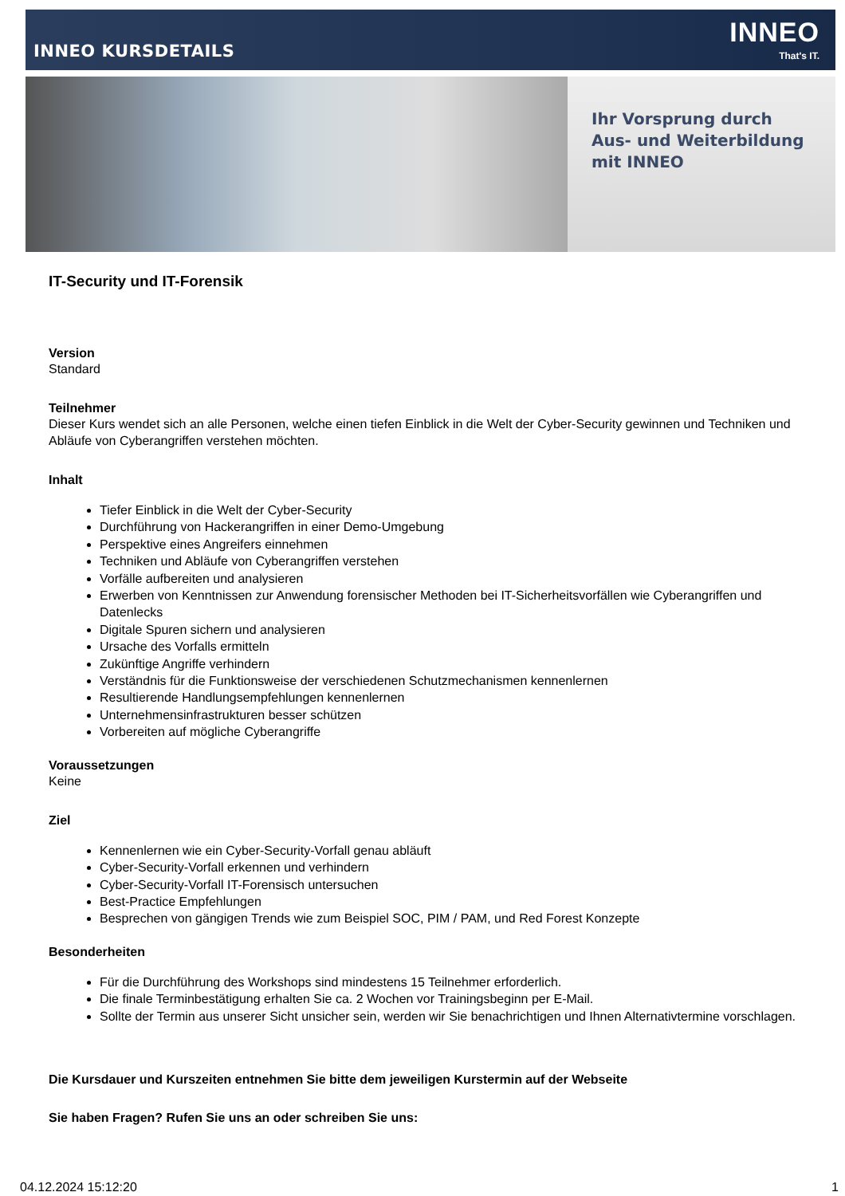INNEO KURSDETAILS
INNEO
That's IT.
Ihr Vorsprung durch
Aus- und Weiterbildung
mit INNEO
IT-Security und IT-Forensik
Version
Standard
Teilnehmer
Dieser Kurs wendet sich an alle Personen, welche einen tiefen Einblick in die Welt der Cyber-Security gewinnen und Techniken und Abläufe von Cyberangriffen verstehen möchten.
Inhalt
Tiefer Einblick in die Welt der Cyber-Security
Durchführung von Hackerangriffen in einer Demo-Umgebung
Perspektive eines Angreifers einnehmen
Techniken und Abläufe von Cyberangriffen verstehen
Vorfälle aufbereiten und analysieren
Erwerben von Kenntnissen zur Anwendung forensischer Methoden bei IT-Sicherheitsvorfällen wie Cyberangriffen und Datenlecks
Digitale Spuren sichern und analysieren
Ursache des Vorfalls ermitteln
Zukünftige Angriffe verhindern
Verständnis für die Funktionsweise der verschiedenen Schutzmechanismen kennenlernen
Resultierende Handlungsempfehlungen kennenlernen
Unternehmensinfrastrukturen besser schützen
Vorbereiten auf mögliche Cyberangriffe
Voraussetzungen
Keine
Ziel
Kennenlernen wie ein Cyber-Security-Vorfall genau abläuft
Cyber-Security-Vorfall erkennen und verhindern
Cyber-Security-Vorfall IT-Forensisch untersuchen
Best-Practice Empfehlungen
Besprechen von gängigen Trends wie zum Beispiel SOC, PIM / PAM, und Red Forest Konzepte
Besonderheiten
Für die Durchführung des Workshops sind mindestens 15 Teilnehmer erforderlich.
Die finale Terminbestätigung erhalten Sie ca. 2 Wochen vor Trainingsbeginn per E-Mail.
Sollte der Termin aus unserer Sicht unsicher sein, werden wir Sie benachrichtigen und Ihnen Alternativtermine vorschlagen.
Die Kursdauer und Kurszeiten entnehmen Sie bitte dem jeweiligen Kurstermin auf der Webseite
Sie haben Fragen? Rufen Sie uns an oder schreiben Sie uns:
04.12.2024 15:12:20 1